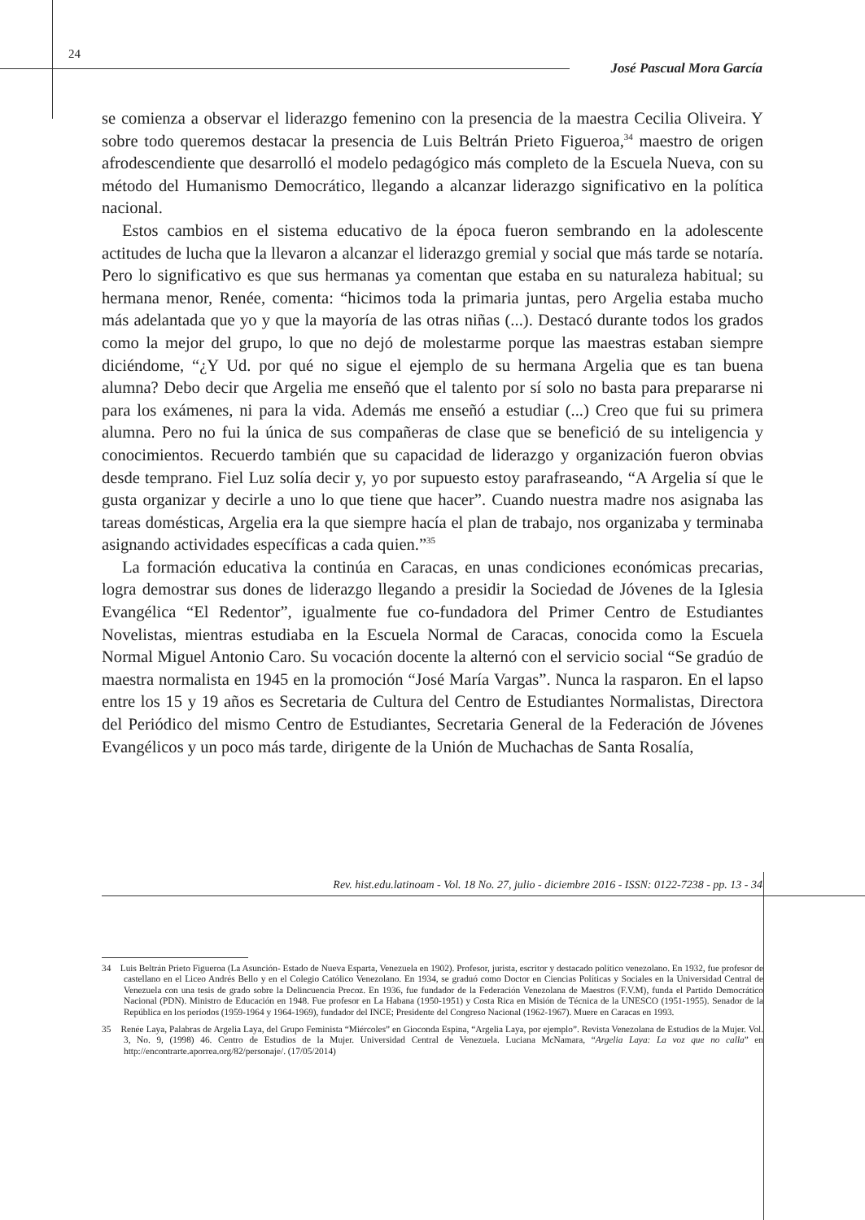24
José Pascual Mora García
se comienza a observar el liderazgo femenino con la presencia de la maestra Cecilia Oliveira. Y sobre todo queremos destacar la presencia de Luis Beltrán Prieto Figueroa,<sup>34</sup> maestro de origen afrodescendiente que desarrolló el modelo pedagógico más completo de la Escuela Nueva, con su método del Humanismo Democrático, llegando a alcanzar liderazgo significativo en la política nacional.
Estos cambios en el sistema educativo de la época fueron sembrando en la adolescente actitudes de lucha que la llevaron a alcanzar el liderazgo gremial y social que más tarde se notaría. Pero lo significativo es que sus hermanas ya comentan que estaba en su naturaleza habitual; su hermana menor, Renée, comenta: “hicimos toda la primaria juntas, pero Argelia estaba mucho más adelantada que yo y que la mayoría de las otras niñas (...). Destacó durante todos los grados como la mejor del grupo, lo que no dejó de molestarme porque las maestras estaban siempre diciéndome, “¿Y Ud. por qué no sigue el ejemplo de su hermana Argelia que es tan buena alumna? Debo decir que Argelia me enseñó que el talento por sí solo no basta para prepararse ni para los exámenes, ni para la vida. Además me enseñó a estudiar (...) Creo que fui su primera alumna. Pero no fui la única de sus compañeras de clase que se benefició de su inteligencia y conocimientos. Recuerdo también que su capacidad de liderazgo y organización fueron obvias desde temprano. Fiel Luz solía decir y, yo por supuesto estoy parafraseando, “A Argelia sí que le gusta organizar y decirle a uno lo que tiene que hacer”. Cuando nuestra madre nos asignaba las tareas domésticas, Argelia era la que siempre hacía el plan de trabajo, nos organizaba y terminaba asignando actividades específicas a cada quien.”<sup>35</sup>
La formación educativa la continúa en Caracas, en unas condiciones económicas precarias, logra demostrar sus dones de liderazgo llegando a presidir la Sociedad de Jóvenes de la Iglesia Evangélica “El Redentor”, igualmente fue co-fundadora del Primer Centro de Estudiantes Novelistas, mientras estudiaba en la Escuela Normal de Caracas, conocida como la Escuela Normal Miguel Antonio Caro. Su vocación docente la alternó con el servicio social “Se gradúo de maestra normalista en 1945 en la promoción “José María Vargas”. Nunca la rasparon. En el lapso entre los 15 y 19 años es Secretaria de Cultura del Centro de Estudiantes Normalistas, Directora del Periódico del mismo Centro de Estudiantes, Secretaria General de la Federación de Jóvenes Evangélicos y un poco más tarde, dirigente de la Unión de Muchachas de Santa Rosalía,
34 Luis Beltrán Prieto Figueroa (La Asunción- Estado de Nueva Esparta, Venezuela en 1902). Profesor, jurista, escritor y destacado político venezolano. En 1932, fue profesor de castellano en el Liceo Andrés Bello y en el Colegio Católico Venezolano. En 1934, se graduó como Doctor en Ciencias Políticas y Sociales en la Universidad Central de Venezuela con una tesis de grado sobre la Delincuencia Precoz. En 1936, fue fundador de la Federación Venezolana de Maestros (F.V.M), funda el Partido Democrático Nacional (PDN). Ministro de Educación en 1948. Fue profesor en La Habana (1950-1951) y Costa Rica en Misión de Técnica de la UNESCO (1951-1955). Senador de la República en los períodos (1959-1964 y 1964-1969), fundador del INCE; Presidente del Congreso Nacional (1962-1967). Muere en Caracas en 1993.
35 Renée Laya, Palabras de Argelia Laya, del Grupo Feminista “Miércoles” en Gioconda Espina, “Argelia Laya, por ejemplo”. Revista Venezolana de Estudios de la Mujer. Vol. 3, No. 9, (1998) 46. Centro de Estudios de la Mujer. Universidad Central de Venezuela. Luciana McNamara, “Argelia Laya: La voz que no calla” en http://encontrarte.aporrea.org/82/personaje/. (17/05/2014)
Rev. hist.edu.latinoam - Vol. 18 No. 27, julio - diciembre 2016 - ISSN: 0122-7238 - pp. 13 - 34